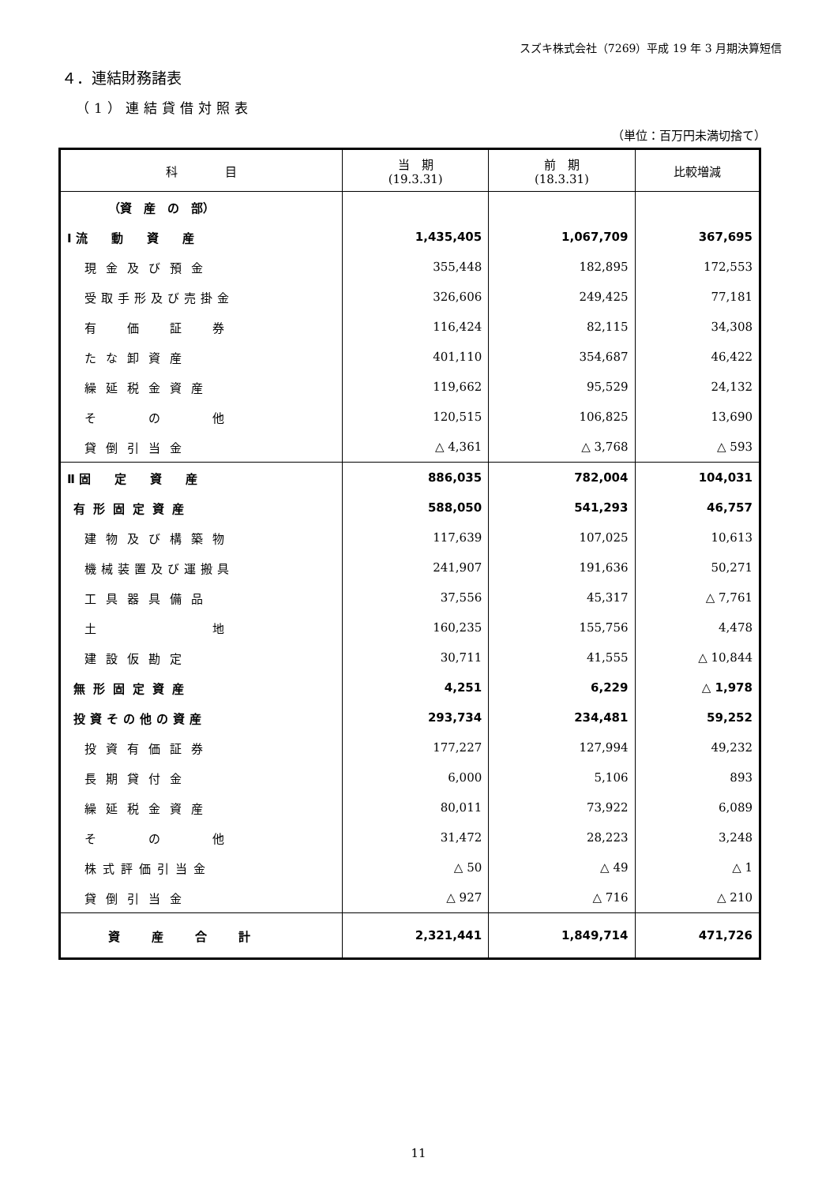スズキ株式会社（7269）平成 19 年 3 月期決算短信
４．連結財務諸表
（1）連結貸借対照表
（単位：百万円未満切捨て）
| 科 目 | 当 期 (19.3.31) | 前 期 (18.3.31) | 比較増減 |
| --- | --- | --- | --- |
| （資 産 の 部） | | | |
| Ⅰ 流 動 資 産 | 1,435,405 | 1,067,709 | 367,695 |
| 現金及び預金 | 355,448 | 182,895 | 172,553 |
| 受取手形及び売掛金 | 326,606 | 249,425 | 77,181 |
| 有 価 証 券 | 116,424 | 82,115 | 34,308 |
| たな卸資産 | 401,110 | 354,687 | 46,422 |
| 繰延税金資産 | 119,662 | 95,529 | 24,132 |
| そ の 他 | 120,515 | 106,825 | 13,690 |
| 貸倒引当金 | △ 4,361 | △ 3,768 | △ 593 |
| Ⅱ 固 定 資 産 | 886,035 | 782,004 | 104,031 |
| 有形固定資産 | 588,050 | 541,293 | 46,757 |
| 建物及び構築物 | 117,639 | 107,025 | 10,613 |
| 機械装置及び運搬具 | 241,907 | 191,636 | 50,271 |
| 工具器具備品 | 37,556 | 45,317 | △ 7,761 |
| 土 地 | 160,235 | 155,756 | 4,478 |
| 建設仮勘定 | 30,711 | 41,555 | △ 10,844 |
| 無形固定資産 | 4,251 | 6,229 | △ 1,978 |
| 投資その他の資産 | 293,734 | 234,481 | 59,252 |
| 投資有価証券 | 177,227 | 127,994 | 49,232 |
| 長期貸付金 | 6,000 | 5,106 | 893 |
| 繰延税金資産 | 80,011 | 73,922 | 6,089 |
| そ の 他 | 31,472 | 28,223 | 3,248 |
| 株式評価引当金 | △ 50 | △ 49 | △ 1 |
| 貸倒引当金 | △ 927 | △ 716 | △ 210 |
| 資産合計 | 2,321,441 | 1,849,714 | 471,726 |
11